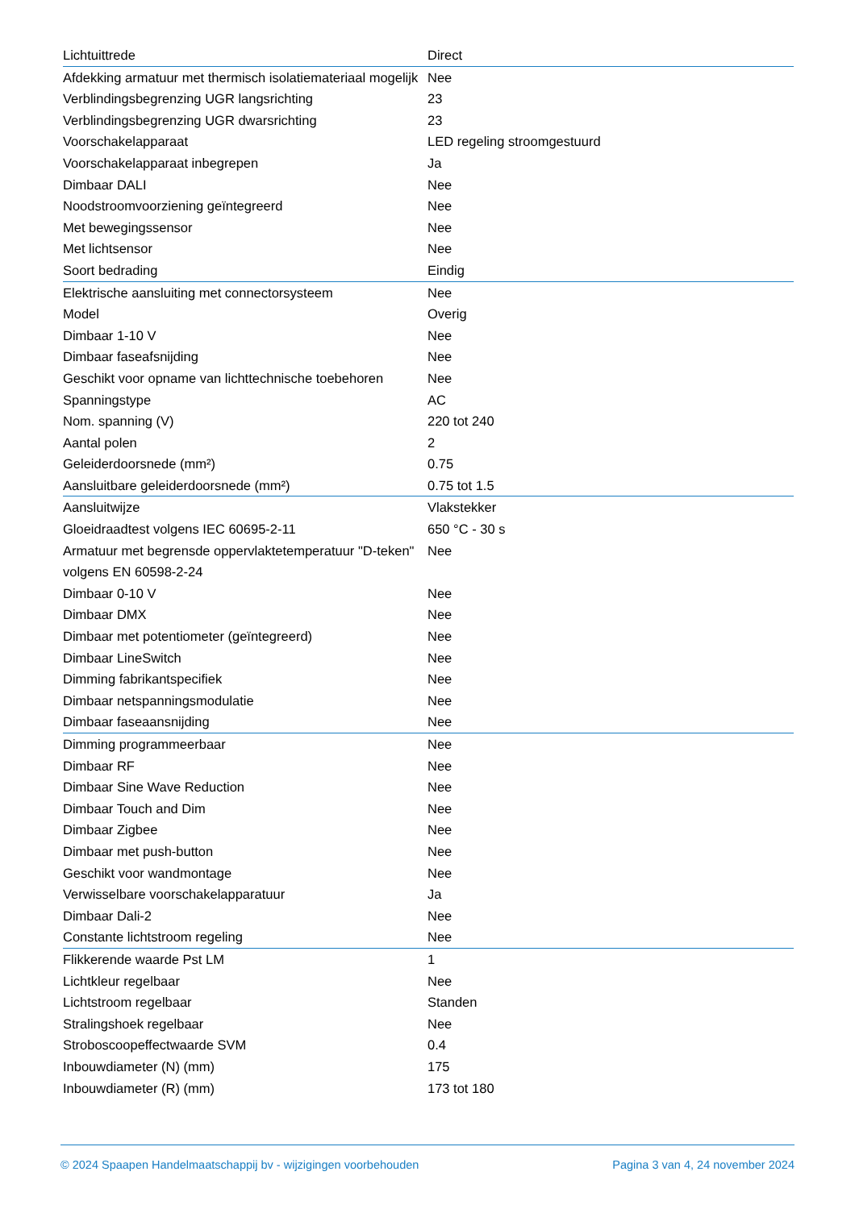| Lichtuittrede | Direct |
| Afdekking armatuur met thermisch isolatiemateriaal mogelijk | Nee |
| Verblindingsbegrenzing UGR langsrichting | 23 |
| Verblindingsbegrenzing UGR dwarsrichting | 23 |
| Voorschakelapparaat | LED regeling stroomgestuurd |
| Voorschakelapparaat inbegrepen | Ja |
| Dimbaar DALI | Nee |
| Noodstroomvoorziening geïntegreerd | Nee |
| Met bewegingssensor | Nee |
| Met lichtsensor | Nee |
| Soort bedrading | Eindig |
| Elektrische aansluiting met connectorsysteem | Nee |
| Model | Overig |
| Dimbaar 1-10 V | Nee |
| Dimbaar faseafsnijding | Nee |
| Geschikt voor opname van lichttechnische toebehoren | Nee |
| Spanningstype | AC |
| Nom. spanning (V) | 220 tot 240 |
| Aantal polen | 2 |
| Geleiderdoorsnede (mm²) | 0.75 |
| Aansluitbare geleiderdoorsnede (mm²) | 0.75 tot 1.5 |
| Aansluitwijze | Vlakstekker |
| Gloeidraadtest volgens IEC 60695-2-11 | 650 °C - 30 s |
| Armatuur met begrensde oppervlaktetemperatuur "D-teken" volgens EN 60598-2-24 | Nee |
| Dimbaar 0-10 V | Nee |
| Dimbaar DMX | Nee |
| Dimbaar met potentiometer (geïntegreerd) | Nee |
| Dimbaar LineSwitch | Nee |
| Dimming fabrikantspecifiek | Nee |
| Dimbaar netspanningsmodulatie | Nee |
| Dimbaar faseaansnijding | Nee |
| Dimming programmeerbaar | Nee |
| Dimbaar RF | Nee |
| Dimbaar Sine Wave Reduction | Nee |
| Dimbaar Touch and Dim | Nee |
| Dimbaar Zigbee | Nee |
| Dimbaar met push-button | Nee |
| Geschikt voor wandmontage | Nee |
| Verwisselbare voorschakelapparatuur | Ja |
| Dimbaar Dali-2 | Nee |
| Constante lichtstroom regeling | Nee |
| Flikkerende waarde Pst LM | 1 |
| Lichtkleur regelbaar | Nee |
| Lichtstroom regelbaar | Standen |
| Stralingshoek regelbaar | Nee |
| Stroboscoopeffectwaarde SVM | 0.4 |
| Inbouwdiameter (N) (mm) | 175 |
| Inbouwdiameter (R) (mm) | 173 tot 180 |
© 2024 Spaapen Handelmaatschappij bv - wijzigingen voorbehouden Pagina 3 van 4, 24 november 2024